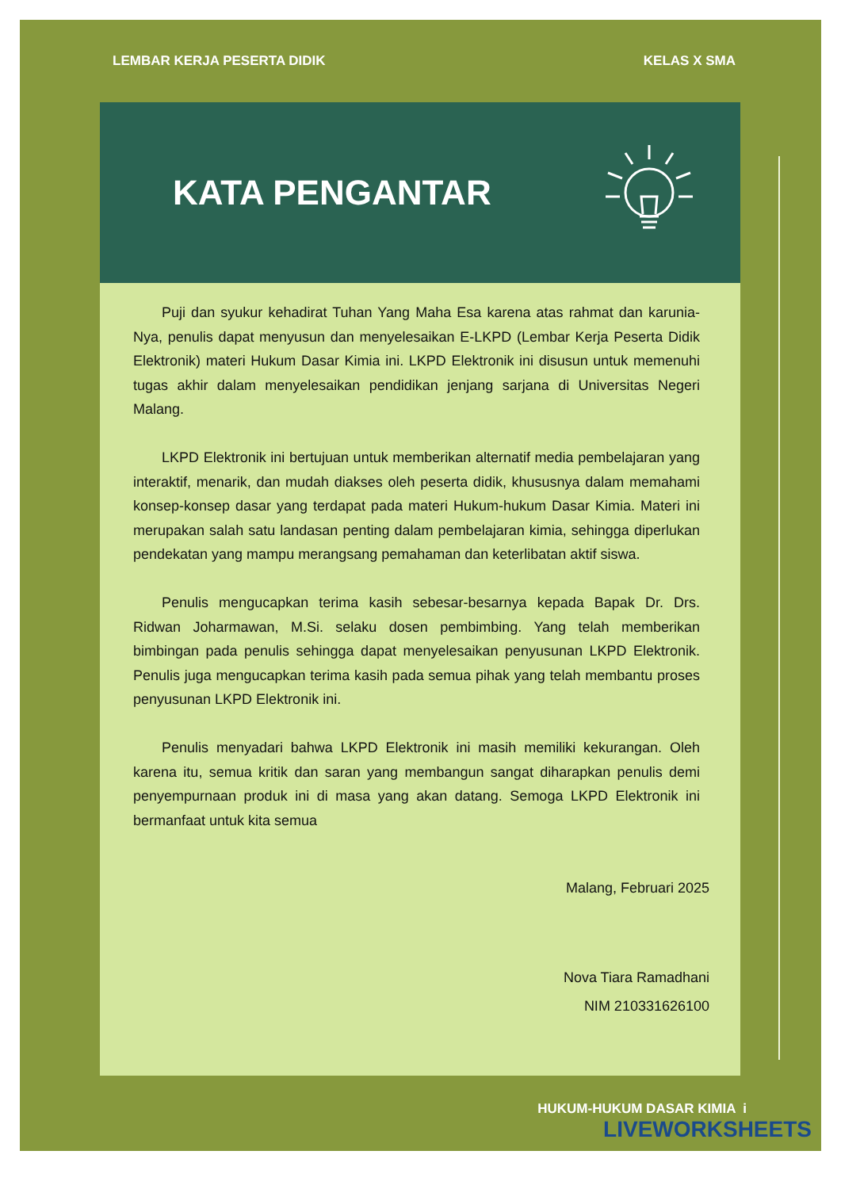LEMBAR KERJA PESERTA DIDIK KELAS X SMA
KATA PENGANTAR
Puji dan syukur kehadirat Tuhan Yang Maha Esa karena atas rahmat dan karunia-Nya, penulis dapat menyusun dan menyelesaikan E-LKPD (Lembar Kerja Peserta Didik Elektronik) materi Hukum Dasar Kimia ini. LKPD Elektronik ini disusun untuk memenuhi tugas akhir dalam menyelesaikan pendidikan jenjang sarjana di Universitas Negeri Malang.
LKPD Elektronik ini bertujuan untuk memberikan alternatif media pembelajaran yang interaktif, menarik, dan mudah diakses oleh peserta didik, khususnya dalam memahami konsep-konsep dasar yang terdapat pada materi Hukum-hukum Dasar Kimia. Materi ini merupakan salah satu landasan penting dalam pembelajaran kimia, sehingga diperlukan pendekatan yang mampu merangsang pemahaman dan keterlibatan aktif siswa.
Penulis mengucapkan terima kasih sebesar-besarnya kepada Bapak Dr. Drs. Ridwan Joharmawan, M.Si. selaku dosen pembimbing. Yang telah memberikan bimbingan pada penulis sehingga dapat menyelesaikan penyusunan LKPD Elektronik. Penulis juga mengucapkan terima kasih pada semua pihak yang telah membantu proses penyusunan LKPD Elektronik ini.
Penulis menyadari bahwa LKPD Elektronik ini masih memiliki kekurangan. Oleh karena itu, semua kritik dan saran yang membangun sangat diharapkan penulis demi penyempurnaan produk ini di masa yang akan datang. Semoga LKPD Elektronik ini bermanfaat untuk kita semua
Malang, Februari 2025
Nova Tiara Ramadhani
NIM 210331626100
HUKUM-HUKUM DASAR KIMIA i
LIVEWORKSHEETS